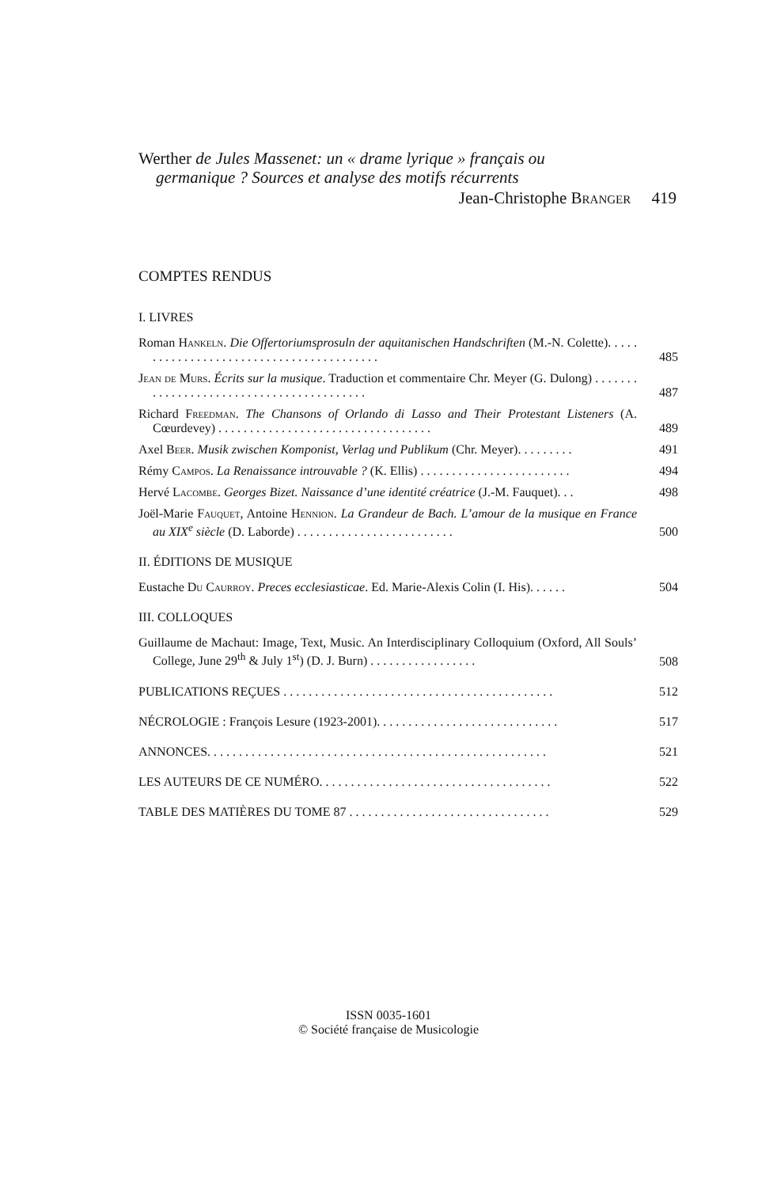Werther de Jules Massenet: un « drame lyrique » français ou germanique ? Sources et analyse des motifs récurrents
Jean-Christophe Branger 419
COMPTES RENDUS
I. LIVRES
Roman Hankeln. Die Offertoriumsprosuln der aquitanischen Handschriften (M.-N. Colette). . . . . . . . . . . . . . . . . . . . . . . . . . . . . . . . . . . . . . . . .
485
Jean de Murs. Écrits sur la musique. Traduction et commentaire Chr. Meyer (G. Dulong) . . . . . . . . . . . . . . . . . . . . . . . . . . . . . . . . . . . . . . . . .
487
Richard Freedman. The Chansons of Orlando di Lasso and Their Protestant Listeners (A. Cœurdevey) . . . . . . . . . . . . . . . . . . . . . . . . . . . . . . . . . .
489
Axel Beer. Musik zwischen Komponist, Verlag und Publikum (Chr. Meyer). . . . . . . . .
491
Rémy Campos. La Renaissance introuvable ? (K. Ellis) . . . . . . . . . . . . . . . . . . . . . . . .
494
Hervé Lacombe. Georges Bizet. Naissance d’une identité créatrice (J.-M. Fauquet). . .
498
Joël-Marie Fauquet, Antoine Hennion. La Grandeur de Bach. L’amour de la musique en France au XIX<sup>e</sup> siècle (D. Laborde) . . . . . . . . . . . . . . . . . . . . . . . . .
500
II. ÉDITIONS DE MUSIQUE
Eustache Du Caurroy. Preces ecclesiasticae. Ed. Marie-Alexis Colin (I. His). . . . . .
504
III. COLLOQUES
Guillaume de Machaut: Image, Text, Music. An Interdisciplinary Colloquium (Oxford, All Souls’ College, June 29<sup>th</sup> & July 1<sup>st</sup>) (D. J. Burn) . . . . . . . . . . . . . . . . .
508
PUBLICATIONS REÇUES . . . . . . . . . . . . . . . . . . . . . . . . . . . . . . . . . . . . . . . . . . .
512
NÉCROLOGIE : François Lesure (1923-2001). . . . . . . . . . . . . . . . . . . . . . . . . . . . .
517
ANNONCES. . . . . . . . . . . . . . . . . . . . . . . . . . . . . . . . . . . . . . . . . . . . . . . . . . . . . .
521
LES AUTEURS DE CE NUMÉRO. . . . . . . . . . . . . . . . . . . . . . . . . . . . . . . . . . . . .
522
TABLE DES MATIÈRES DU TOME 87 . . . . . . . . . . . . . . . . . . . . . . . . . . . . . . . .
529
ISSN 0035-1601
© Société française de Musicologie